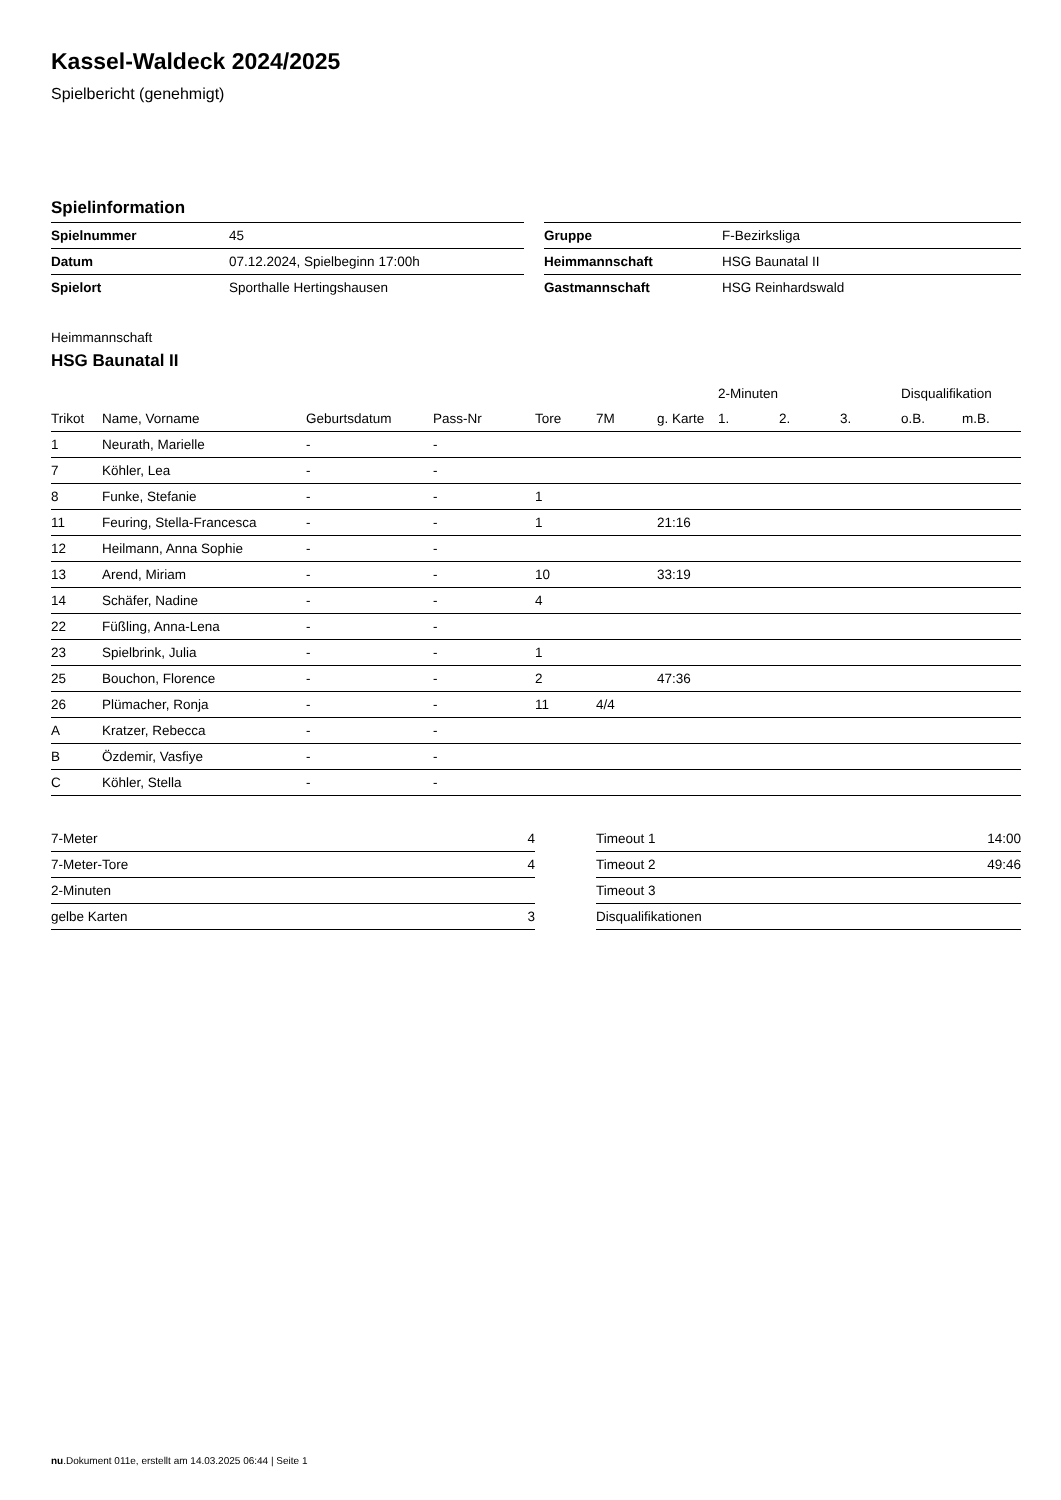Kassel-Waldeck 2024/2025
Spielbericht (genehmigt)
Spielinformation
| Spielnummer | 45 | | Gruppe | F-Bezirksliga |
| Datum | 07.12.2024, Spielbeginn 17:00h | | Heimmannschaft | HSG Baunatal II |
| Spielort | Sporthalle Hertingshausen | | Gastmannschaft | HSG Reinhardswald |
Heimmannschaft
HSG Baunatal II
| | | | | | | | 2-Minuten | | | Disqualifikation | |
| --- | --- | --- | --- | --- | --- | --- | --- | --- | --- | --- | --- |
| Trikot | Name, Vorname | Geburtsdatum | Pass-Nr | Tore | 7M | g. Karte | 1. | 2. | 3. | o.B. | m.B. |
| 1 | Neurath, Marielle | - | - | | | | | | | | |
| 7 | Köhler, Lea | - | - | | | | | | | | |
| 8 | Funke, Stefanie | - | - | 1 | | | | | | | |
| 11 | Feuring, Stella-Francesca | - | - | 1 | | 21:16 | | | | | |
| 12 | Heilmann, Anna Sophie | - | - | | | | | | | | |
| 13 | Arend, Miriam | - | - | 10 | | 33:19 | | | | | |
| 14 | Schäfer, Nadine | - | - | 4 | | | | | | | |
| 22 | Füßling, Anna-Lena | - | - | | | | | | | | |
| 23 | Spielbrink, Julia | - | - | 1 | | | | | | | |
| 25 | Bouchon, Florence | - | - | 2 | | 47:36 | | | | | |
| 26 | Plümacher, Ronja | - | - | 11 | 4/4 | | | | | | |
| A | Kratzer, Rebecca | - | - | | | | | | | | |
| B | Özdemir, Vasfiye | - | - | | | | | | | | |
| C | Köhler, Stella | - | - | | | | | | | | |
| 7-Meter | 4 | | Timeout 1 | 14:00 |
| 7-Meter-Tore | 4 | | Timeout 2 | 49:46 |
| 2-Minuten | | | Timeout 3 | |
| gelbe Karten | 3 | | Disqualifikationen | |
nu.Dokument 011e, erstellt am 14.03.2025 06:44 | Seite 1